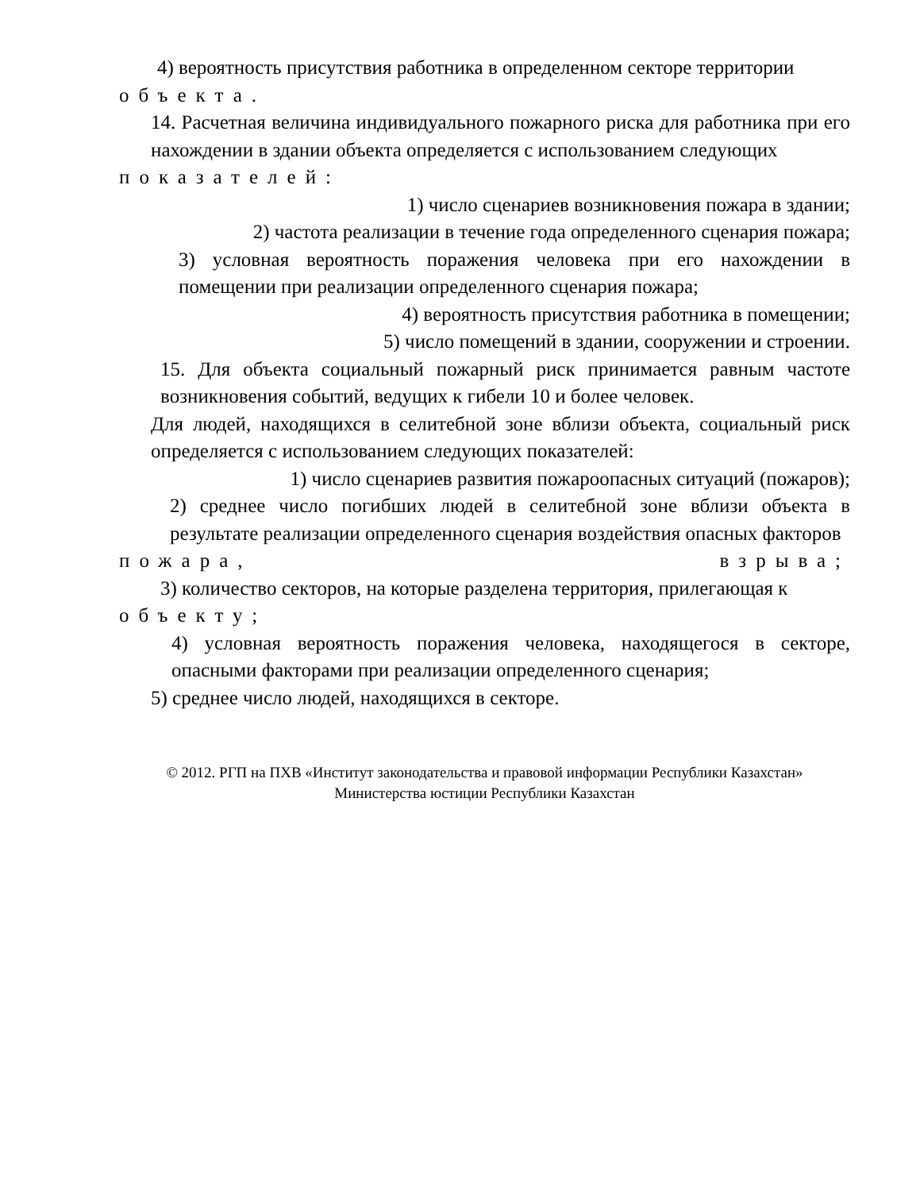4) вероятность присутствия работника в определенном секторе территории
объекта.
14. Расчетная величина индивидуального пожарного риска для работника при его нахождении в здании объекта определяется с использованием следующих
показателей:
1) число сценариев возникновения пожара в здании;
2) частота реализации в течение года определенного сценария пожара;
3) условная вероятность поражения человека при его нахождении в помещении при реализации определенного сценария пожара;
4) вероятность присутствия работника в помещении;
5) число помещений в здании, сооружении и строении.
15. Для объекта социальный пожарный риск принимается равным частоте возникновения событий, ведущих к гибели 10 и более человек.
Для людей, находящихся в селитебной зоне вблизи объекта, социальный риск определяется с использованием следующих показателей:
1) число сценариев развития пожароопасных ситуаций (пожаров);
2) среднее число погибших людей в селитебной зоне вблизи объекта в результате реализации определенного сценария воздействия опасных факторов
пожара, взрыва;
3) количество секторов, на которые разделена территория, прилегающая к
объекту;
4) условная вероятность поражения человека, находящегося в секторе, опасными факторами при реализации определенного сценария;
5) среднее число людей, находящихся в секторе.
© 2012. РГП на ПХВ «Институт законодательства и правовой информации Республики Казахстан»
Министерства юстиции Республики Казахстан